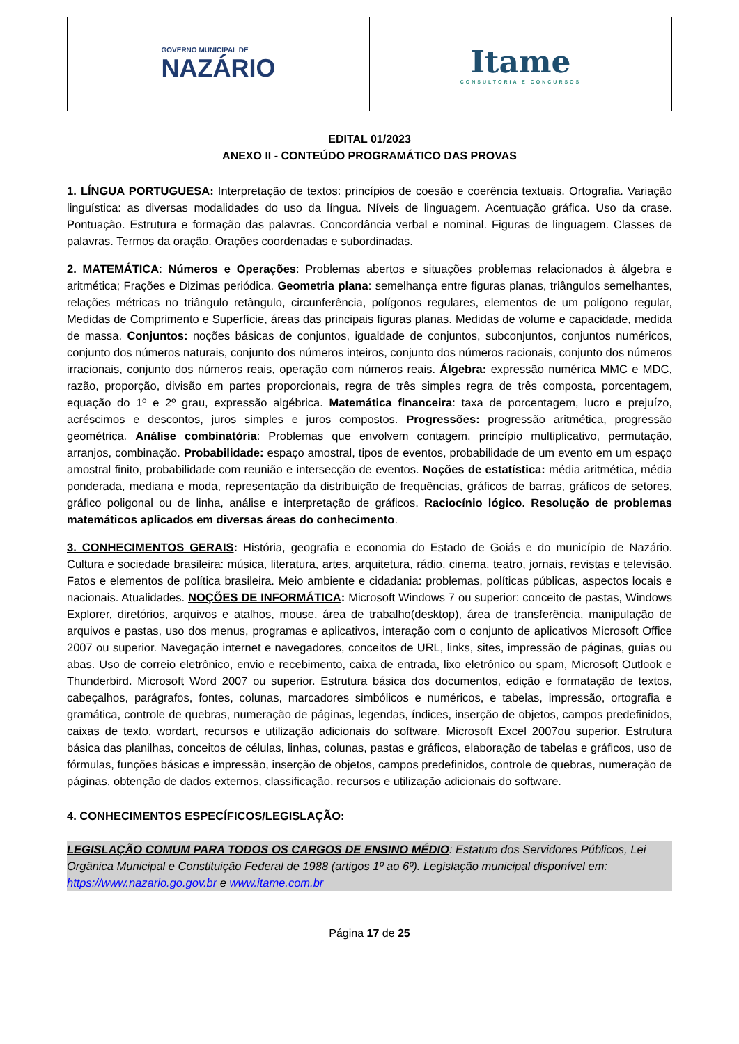GOVERNO MUNICIPAL DE
NAZÁRIO
Itame
CONSULTORIA E CONCURSOS
EDITAL 01/2023
ANEXO II - CONTEÚDO PROGRAMÁTICO DAS PROVAS
1. LÍNGUA PORTUGUESA: Interpretação de textos: princípios de coesão e coerência textuais. Ortografia. Variação linguística: as diversas modalidades do uso da língua. Níveis de linguagem. Acentuação gráfica. Uso da crase. Pontuação. Estrutura e formação das palavras. Concordância verbal e nominal. Figuras de linguagem. Classes de palavras. Termos da oração. Orações coordenadas e subordinadas.
2. MATEMÁTICA: Números e Operações: Problemas abertos e situações problemas relacionados à álgebra e aritmética; Frações e Dizimas periódica. Geometria plana: semelhança entre figuras planas, triângulos semelhantes, relações métricas no triângulo retângulo, circunferência, polígonos regulares, elementos de um polígono regular, Medidas de Comprimento e Superfície, áreas das principais figuras planas. Medidas de volume e capacidade, medida de massa. Conjuntos: noções básicas de conjuntos, igualdade de conjuntos, subconjuntos, conjuntos numéricos, conjunto dos números naturais, conjunto dos números inteiros, conjunto dos números racionais, conjunto dos números irracionais, conjunto dos números reais, operação com números reais. Álgebra: expressão numérica MMC e MDC, razão, proporção, divisão em partes proporcionais, regra de três simples regra de três composta, porcentagem, equação do 1º e 2º grau, expressão algébrica. Matemática financeira: taxa de porcentagem, lucro e prejuízo, acréscimos e descontos, juros simples e juros compostos. Progressões: progressão aritmética, progressão geométrica. Análise combinatória: Problemas que envolvem contagem, princípio multiplicativo, permutação, arranjos, combinação. Probabilidade: espaço amostral, tipos de eventos, probabilidade de um evento em um espaço amostral finito, probabilidade com reunião e intersecção de eventos. Noções de estatística: média aritmética, média ponderada, mediana e moda, representação da distribuição de frequências, gráficos de barras, gráficos de setores, gráfico poligonal ou de linha, análise e interpretação de gráficos. Raciocínio lógico. Resolução de problemas matemáticos aplicados em diversas áreas do conhecimento.
3. CONHECIMENTOS GERAIS: História, geografia e economia do Estado de Goiás e do município de Nazário. Cultura e sociedade brasileira: música, literatura, artes, arquitetura, rádio, cinema, teatro, jornais, revistas e televisão. Fatos e elementos de política brasileira. Meio ambiente e cidadania: problemas, políticas públicas, aspectos locais e nacionais. Atualidades. NOÇÕES DE INFORMÁTICA: Microsoft Windows 7 ou superior: conceito de pastas, Windows Explorer, diretórios, arquivos e atalhos, mouse, área de trabalho(desktop), área de transferência, manipulação de arquivos e pastas, uso dos menus, programas e aplicativos, interação com o conjunto de aplicativos Microsoft Office 2007 ou superior. Navegação internet e navegadores, conceitos de URL, links, sites, impressão de páginas, guias ou abas. Uso de correio eletrônico, envio e recebimento, caixa de entrada, lixo eletrônico ou spam, Microsoft Outlook e Thunderbird. Microsoft Word 2007 ou superior. Estrutura básica dos documentos, edição e formatação de textos, cabeçalhos, parágrafos, fontes, colunas, marcadores simbólicos e numéricos, e tabelas, impressão, ortografia e gramática, controle de quebras, numeração de páginas, legendas, índices, inserção de objetos, campos predefinidos, caixas de texto, wordart, recursos e utilização adicionais do software. Microsoft Excel 2007ou superior. Estrutura básica das planilhas, conceitos de células, linhas, colunas, pastas e gráficos, elaboração de tabelas e gráficos, uso de fórmulas, funções básicas e impressão, inserção de objetos, campos predefinidos, controle de quebras, numeração de páginas, obtenção de dados externos, classificação, recursos e utilização adicionais do software.
4. CONHECIMENTOS ESPECÍFICOS/LEGISLAÇÃO:
LEGISLAÇÃO COMUM PARA TODOS OS CARGOS DE ENSINO MÉDIO: Estatuto dos Servidores Públicos, Lei Orgânica Municipal e Constituição Federal de 1988 (artigos 1º ao 6º). Legislação municipal disponível em: https://www.nazario.go.gov.br e www.itame.com.br
Página 17 de 25